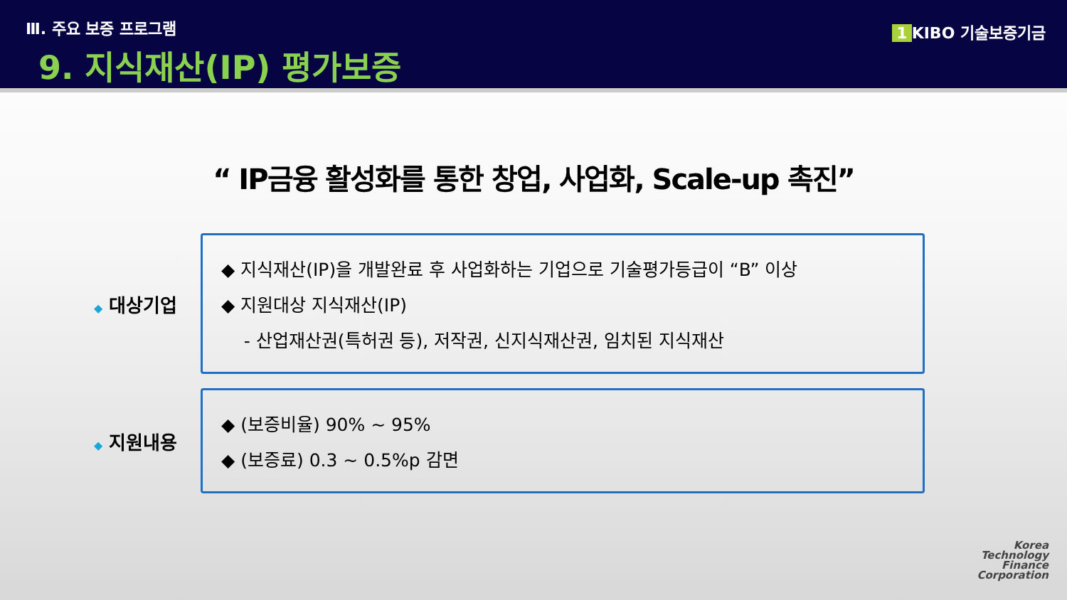Ⅲ. 주요 보증 프로그램
9. 지식재산(IP) 평가보증
1 KIBO 기술보증기금
“ IP금융 활성화를 통한 창업, 사업화, Scale-up 촉진”
◆ 대상기업
◆ 지식재산(IP)을 개발완료 후 사업화하는 기업으로 기술평가등급이 “B” 이상
◆ 지원대상 지식재산(IP)
- 산업재산권(특허권 등), 저작권, 신지식재산권, 임치된 지식재산
◆ 지원내용
◆ (보증비율) 90% ~ 95%
◆ (보증료) 0.3 ~ 0.5%p 감면
Korea
Technology
Finance
Corporation